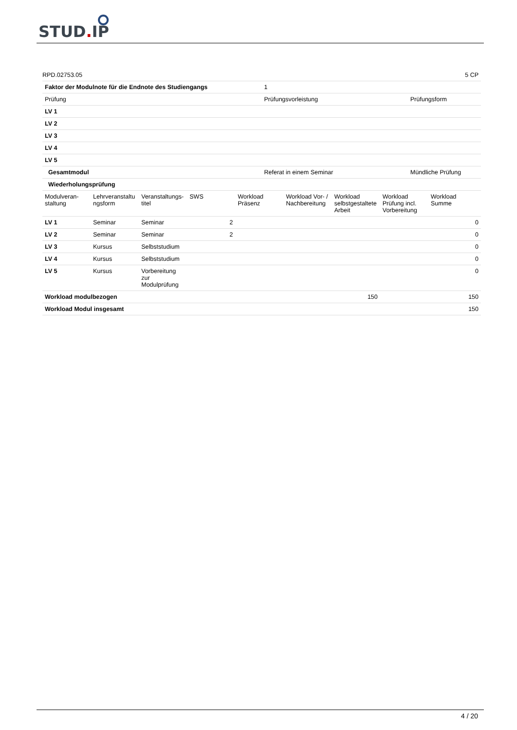STUD. IP
| RPD.02753.05 | 5 CP |
| Faktor der Modulnote für die Endnote des Studiengangs | 1 | |
| Prüfung | Prüfungsvorleistung | Prüfungsform |
| LV 1 | | |
| LV 2 | | |
| LV 3 | | |
| LV 4 | | |
| LV 5 | | |
| Gesamtmodul | Referat in einem Seminar | Mündliche Prüfung |
| Wiederholungsprüfung | | |
| Modulveran- staltung | Lehrveranstaltu ngsform | Veranstaltungs- titel | SWS | Workload Präsenz | Workload Vor- / Nachbereitung | Workload selbstgestaltete Arbeit | Workload Prüfung incl. Vorbereitung | Workload Summe |
| LV 1 | Seminar | Seminar | 2 | | | | | 0 |
| LV 2 | Seminar | Seminar | 2 | | | | | 0 |
| LV 3 | Kursus | Selbststudium | | | | | | 0 |
| LV 4 | Kursus | Selbststudium | | | | | | 0 |
| LV 5 | Kursus | Vorbereitung zur Modulprüfung | | | | | | 0 |
| Workload modulbezogen | | | | | | 150 | | 150 |
| Workload Modul insgesamt | | | | | | | | 150 |
4 / 20